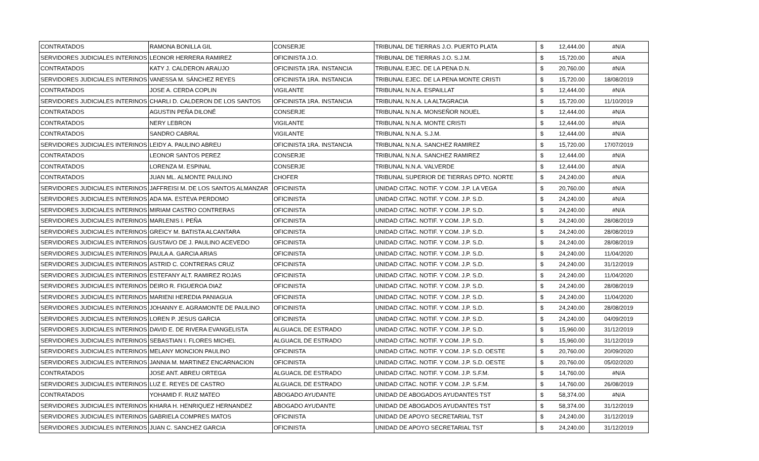| CONTRATADOS | RAMONA BONILLA GIL | CONSERJE | TRIBUNAL DE TIERRAS J.O. PUERTO PLATA | $ | 12,444.00 | #N/A |
| SERVIDORES JUDICIALES INTERINOS | LEONOR HERRERA RAMIREZ | OFICINISTA J.O. | TRIBUNAL DE TIERRAS J.O. S.J.M. | $ | 15,720.00 | #N/A |
| CONTRATADOS | KATY J. CALDERON ARAUJO | OFICINISTA 1RA. INSTANCIA | TRIBUNAL EJEC. DE LA PENA D.N. | $ | 20,760.00 | #N/A |
| SERVIDORES JUDICIALES INTERINOS | VANESSA M. SÁNCHEZ REYES | OFICINISTA 1RA. INSTANCIA | TRIBUNAL EJEC. DE LA PENA MONTE CRISTI | $ | 15,720.00 | 18/08/2019 |
| CONTRATADOS | JOSE A. CERDA COPLIN | VIGILANTE | TRIBUNAL N.N.A. ESPAILLAT | $ | 12,444.00 | #N/A |
| SERVIDORES JUDICIALES INTERINOS | CHARLI D. CALDERON DE LOS SANTOS | OFICINISTA 1RA. INSTANCIA | TRIBUNAL N.N.A. LA ALTAGRACIA | $ | 15,720.00 | 11/10/2019 |
| CONTRATADOS | AGUSTIN PEÑA DILONÉ | CONSERJE | TRIBUNAL N.N.A. MONSEÑOR NOUEL | $ | 12,444.00 | #N/A |
| CONTRATADOS | NERY LEBRON | VIGILANTE | TRIBUNAL N.N.A. MONTE CRISTI | $ | 12,444.00 | #N/A |
| CONTRATADOS | SANDRO CABRAL | VIGILANTE | TRIBUNAL N.N.A. S.J.M. | $ | 12,444.00 | #N/A |
| SERVIDORES JUDICIALES INTERINOS | LEIDY A. PAULINO ABREU | OFICINISTA 1RA. INSTANCIA | TRIBUNAL N.N.A. SANCHEZ RAMIREZ | $ | 15,720.00 | 17/07/2019 |
| CONTRATADOS | LEONOR SANTOS PEREZ | CONSERJE | TRIBUNAL N.N.A. SANCHEZ RAMIREZ | $ | 12,444.00 | #N/A |
| CONTRATADOS | LORENZA M. ESPINAL | CONSERJE | TRIBUNAL N.N.A. VALVERDE | $ | 12,444.00 | #N/A |
| CONTRATADOS | JUAN ML. ALMONTE PAULINO | CHOFER | TRIBUNAL SUPERIOR DE TIERRAS DPTO. NORTE | $ | 24,240.00 | #N/A |
| SERVIDORES JUDICIALES INTERINOS | JAFFREISI M. DE LOS SANTOS ALMANZAR | OFICINISTA | UNIDAD CITAC. NOTIF. Y COM. J.P. LA VEGA | $ | 20,760.00 | #N/A |
| SERVIDORES JUDICIALES INTERINOS | ADA MA. ESTEVA PERDOMO | OFICINISTA | UNIDAD CITAC. NOTIF. Y COM. J.P. S.D. | $ | 24,240.00 | #N/A |
| SERVIDORES JUDICIALES INTERINOS | MIRIAM CASTRO CONTRERAS | OFICINISTA | UNIDAD CITAC. NOTIF. Y COM. J.P. S.D. | $ | 24,240.00 | #N/A |
| SERVIDORES JUDICIALES INTERINOS | MARLENIS I. PEÑA | OFICINISTA | UNIDAD CITAC. NOTIF. Y COM. J.P. S.D. | $ | 24,240.00 | 28/08/2019 |
| SERVIDORES JUDICIALES INTERINOS | GREICY M. BATISTA ALCANTARA | OFICINISTA | UNIDAD CITAC. NOTIF. Y COM. J.P. S.D. | $ | 24,240.00 | 28/08/2019 |
| SERVIDORES JUDICIALES INTERINOS | GUSTAVO DE J. PAULINO ACEVEDO | OFICINISTA | UNIDAD CITAC. NOTIF. Y COM. J.P. S.D. | $ | 24,240.00 | 28/08/2019 |
| SERVIDORES JUDICIALES INTERINOS | PAULA A. GARCIA ARIAS | OFICINISTA | UNIDAD CITAC. NOTIF. Y COM. J.P. S.D. | $ | 24,240.00 | 11/04/2020 |
| SERVIDORES JUDICIALES INTERINOS | ASTRID C. CONTRERAS CRUZ | OFICINISTA | UNIDAD CITAC. NOTIF. Y COM. J.P. S.D. | $ | 24,240.00 | 31/12/2019 |
| SERVIDORES JUDICIALES INTERINOS | ESTEFANY ALT. RAMIREZ ROJAS | OFICINISTA | UNIDAD CITAC. NOTIF. Y COM. J.P. S.D. | $ | 24,240.00 | 11/04/2020 |
| SERVIDORES JUDICIALES INTERINOS | DEIRO R. FIGUEROA DIAZ | OFICINISTA | UNIDAD CITAC. NOTIF. Y COM. J.P. S.D. | $ | 24,240.00 | 28/08/2019 |
| SERVIDORES JUDICIALES INTERINOS | MARIENI HEREDIA PANIAGUA | OFICINISTA | UNIDAD CITAC. NOTIF. Y COM. J.P. S.D. | $ | 24,240.00 | 11/04/2020 |
| SERVIDORES JUDICIALES INTERINOS | JOHANNY E. AGRAMONTE DE PAULINO | OFICINISTA | UNIDAD CITAC. NOTIF. Y COM. J.P. S.D. | $ | 24,240.00 | 28/08/2019 |
| SERVIDORES JUDICIALES INTERINOS | LOREN P. JESUS GARCIA | OFICINISTA | UNIDAD CITAC. NOTIF. Y COM. J.P. S.D. | $ | 24,240.00 | 04/09/2019 |
| SERVIDORES JUDICIALES INTERINOS | DAVID E. DE RIVERA EVANGELISTA | ALGUACIL DE ESTRADO | UNIDAD CITAC. NOTIF. Y COM. J.P. S.D. | $ | 15,960.00 | 31/12/2019 |
| SERVIDORES JUDICIALES INTERINOS | SEBASTIAN I. FLORES MICHEL | ALGUACIL DE ESTRADO | UNIDAD CITAC. NOTIF. Y COM. J.P. S.D. | $ | 15,960.00 | 31/12/2019 |
| SERVIDORES JUDICIALES INTERINOS | MELANY MONCION PAULINO | OFICINISTA | UNIDAD CITAC. NOTIF. Y COM. J.P. S.D. OESTE | $ | 20,760.00 | 20/09/2020 |
| SERVIDORES JUDICIALES INTERINOS | JANNIA M. MARTINEZ ENCARNACION | OFICINISTA | UNIDAD CITAC. NOTIF. Y COM. J.P. S.D. OESTE | $ | 20,760.00 | 05/02/2020 |
| CONTRATADOS | JOSE ANT. ABREU ORTEGA | ALGUACIL DE ESTRADO | UNIDAD CITAC. NOTIF. Y COM. J.P. S.F.M. | $ | 14,760.00 | #N/A |
| SERVIDORES JUDICIALES INTERINOS | LUZ E. REYES DE CASTRO | ALGUACIL DE ESTRADO | UNIDAD CITAC. NOTIF. Y COM. J.P. S.F.M. | $ | 14,760.00 | 26/08/2019 |
| CONTRATADOS | YOHAMID F. RUIZ MATEO | ABOGADO AYUDANTE | UNIDAD DE ABOGADOS AYUDANTES TST | $ | 58,374.00 | #N/A |
| SERVIDORES JUDICIALES INTERINOS | KHIARA H. HENRIQUEZ HERNANDEZ | ABOGADO AYUDANTE | UNIDAD DE ABOGADOS AYUDANTES TST | $ | 58,374.00 | 31/12/2019 |
| SERVIDORES JUDICIALES INTERINOS | GABRIELA COMPRES MATOS | OFICINISTA | UNIDAD DE APOYO SECRETARIAL TST | $ | 24,240.00 | 31/12/2019 |
| SERVIDORES JUDICIALES INTERINOS | JUAN C. SANCHEZ GARCIA | OFICINISTA | UNIDAD DE APOYO SECRETARIAL TST | $ | 24,240.00 | 31/12/2019 |